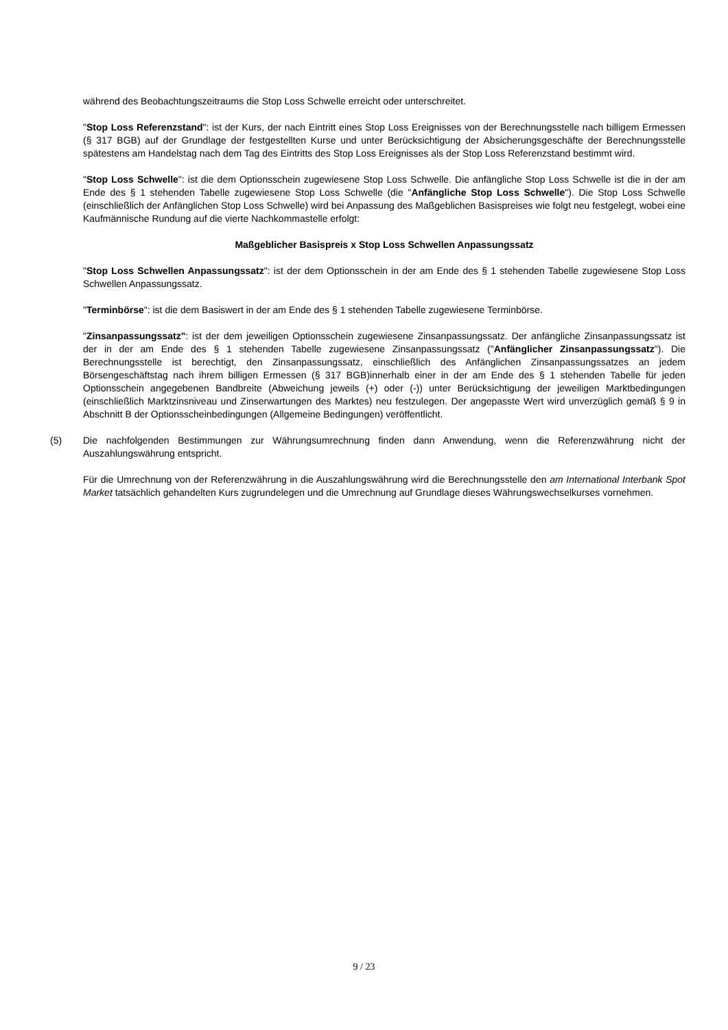während des Beobachtungszeitraums die Stop Loss Schwelle erreicht oder unterschreitet.
"Stop Loss Referenzstand": ist der Kurs, der nach Eintritt eines Stop Loss Ereignisses von der Berechnungsstelle nach billigem Ermessen (§ 317 BGB) auf der Grundlage der festgestellten Kurse und unter Berücksichtigung der Absicherungsgeschäfte der Berechnungsstelle spätestens am Handelstag nach dem Tag des Eintritts des Stop Loss Ereignisses als der Stop Loss Referenzstand bestimmt wird.
"Stop Loss Schwelle": ist die dem Optionsschein zugewiesene Stop Loss Schwelle. Die anfängliche Stop Loss Schwelle ist die in der am Ende des § 1 stehenden Tabelle zugewiesene Stop Loss Schwelle (die "Anfängliche Stop Loss Schwelle"). Die Stop Loss Schwelle (einschließlich der Anfänglichen Stop Loss Schwelle) wird bei Anpassung des Maßgeblichen Basispreises wie folgt neu festgelegt, wobei eine Kaufmännische Rundung auf die vierte Nachkommastelle erfolgt:
Maßgeblicher Basispreis x Stop Loss Schwellen Anpassungssatz
"Stop Loss Schwellen Anpassungssatz": ist der dem Optionsschein in der am Ende des § 1 stehenden Tabelle zugewiesene Stop Loss Schwellen Anpassungssatz.
"Terminbörse": ist die dem Basiswert in der am Ende des § 1 stehenden Tabelle zugewiesene Terminbörse.
"Zinsanpassungssatz": ist der dem jeweiligen Optionsschein zugewiesene Zinsanpassungssatz. Der anfängliche Zinsanpassungssatz ist der in der am Ende des § 1 stehenden Tabelle zugewiesene Zinsanpassungssatz ("Anfänglicher Zinsanpassungssatz"). Die Berechnungsstelle ist berechtigt, den Zinsanpassungssatz, einschließlich des Anfänglichen Zinsanpassungssatzes an jedem Börsengeschäftstag nach ihrem billigen Ermessen (§ 317 BGB)innerhalb einer in der am Ende des § 1 stehenden Tabelle für jeden Optionsschein angegebenen Bandbreite (Abweichung jeweils (+) oder (-)) unter Berücksichtigung der jeweiligen Marktbedingungen (einschließlich Marktzinsniveau und Zinserwartungen des Marktes) neu festzulegen. Der angepasste Wert wird unverzüglich gemäß § 9 in Abschnitt B der Optionsscheinbedingungen (Allgemeine Bedingungen) veröffentlicht.
(5) Die nachfolgenden Bestimmungen zur Währungsumrechnung finden dann Anwendung, wenn die Referenzwährung nicht der Auszahlungswährung entspricht.
Für die Umrechnung von der Referenzwährung in die Auszahlungswährung wird die Berechnungsstelle den am International Interbank Spot Market tatsächlich gehandelten Kurs zugrundelegen und die Umrechnung auf Grundlage dieses Währungswechselkurses vornehmen.
9 / 23